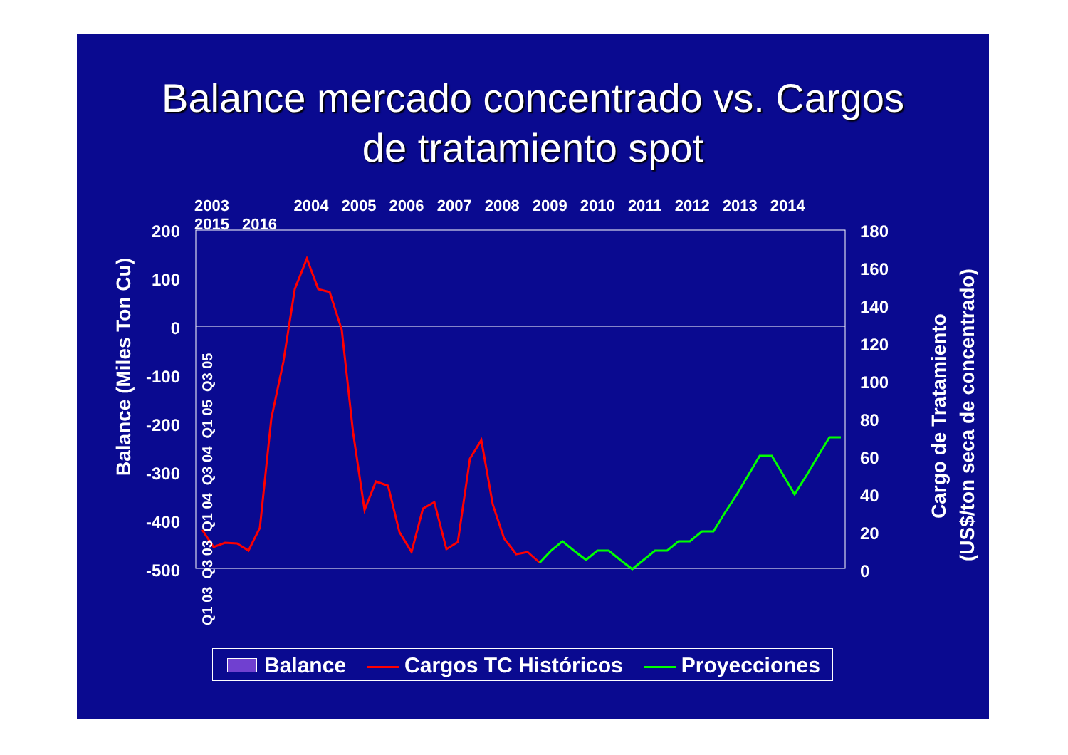Balance mercado concentrado vs. Cargos
de tratamiento spot
2003 2004 2005 2006 2007 2008 2009 2010 2011 2012 2013 2014 2015 2016
200
100
0
-100
-200
-300
-400
-500
180
160
140
120
100
80
60
40
20
0
Balance (Miles Ton Cu)
Cargo de Tratamiento
(US$/ton seca de concentrado)
Q1 03 Q3 03 Q1 04 Q3 04 Q1 05 Q3 05
Balance Cargos TC Históricos Proyecciones